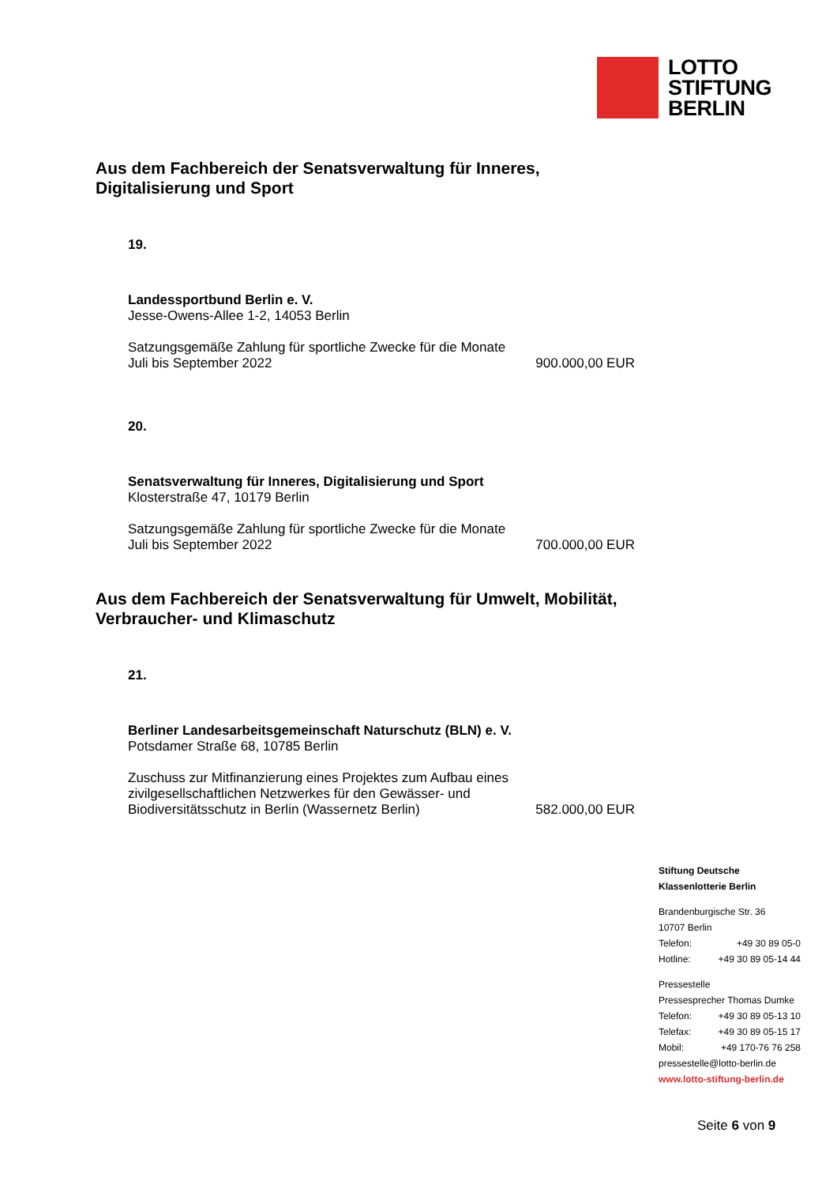LOTTO
STIFTUNG
BERLIN
Aus dem Fachbereich der Senatsverwaltung für Inneres, Digitalisierung und Sport
19.
Landessportbund Berlin e. V.
Jesse-Owens-Allee 1-2, 14053 Berlin
Satzungsgemäße Zahlung für sportliche Zwecke für die Monate
Juli bis September 2022 900.000,00 EUR
20.
Senatsverwaltung für Inneres, Digitalisierung und Sport
Klosterstraße 47, 10179 Berlin
Satzungsgemäße Zahlung für sportliche Zwecke für die Monate
Juli bis September 2022 700.000,00 EUR
Aus dem Fachbereich der Senatsverwaltung für Umwelt, Mobilität, Verbraucher- und Klimaschutz
21.
Berliner Landesarbeitsgemeinschaft Naturschutz (BLN) e. V.
Potsdamer Straße 68, 10785 Berlin
Zuschuss zur Mitfinanzierung eines Projektes zum Aufbau eines
zivilgesellschaftlichen Netzwerkes für den Gewässer- und
Biodiversitätsschutz in Berlin (Wassernetz Berlin) 582.000,00 EUR
Stiftung Deutsche
Klassenlotterie Berlin
Brandenburgische Str. 36
10707 Berlin
Telefon: +49 30 89 05-0
Hotline: +49 30 89 05-14 44
Pressestelle
Pressesprecher Thomas Dumke
Telefon: +49 30 89 05-13 10
Telefax: +49 30 89 05-15 17
Mobil: +49 170-76 76 258
pressestelle@lotto-berlin.de
www.lotto-stiftung-berlin.de
Seite 6 von 9